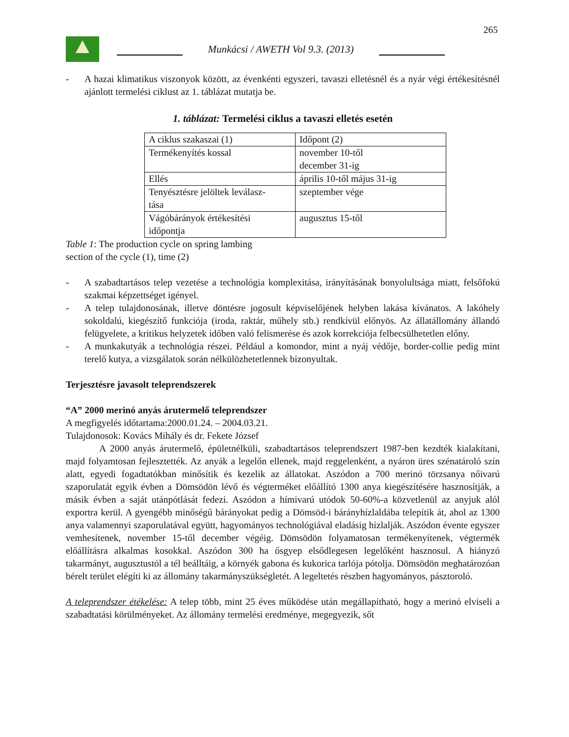265
Munkácsi / AWETH Vol 9.3. (2013)
- A hazai klimatikus viszonyok között, az évenkénti egyszeri, tavaszi elletésnél és a nyár végi értékesítésnél ajánlott termelési ciklust az 1. táblázat mutatja be.
1. táblázat: Termelési ciklus a tavaszi elletés esetén
| A ciklus szakaszai (1) | Időpont (2) |
| Termékenyítés kossal | november 10-től december 31-ig |
| Ellés | április 10-től május 31-ig |
| Tenyésztésre jelöltek leválasz- tása | szeptember vége |
| Vágóbárányok értékesítési időpontja | augusztus 15-től |
Table 1: The production cycle on spring lambing
section of the cycle (1), time (2)
- A szabadtartásos telep vezetése a technológia komplexitása, irányításának bonyolultsága miatt, felsőfokú szakmai képzettséget igényel.
- A telep tulajdonosának, illetve döntésre jogosult képviselőjének helyben lakása kívánatos. A lakóhely sokoldalú, kiegészítő funkciója (iroda, raktár, műhely stb.) rendkívül előnyös. Az állatállomány állandó felügyelete, a kritikus helyzetek időben való felismerése és azok korrekciója felbecsülhetetlen előny.
- A munkakutyák a technológia részei. Például a komondor, mint a nyáj védője, border-collie pedig mint terelő kutya, a vizsgálatok során nélkülözhetetlennek bizonyultak.
Terjesztésre javasolt teleprendszerek
“A” 2000 merinó anyás árutermelő teleprendszer
A megfigyelés időtartama:2000.01.24. – 2004.03.21.
Tulajdonosok: Kovács Mihály és dr. Fekete József
A 2000 anyás árutermelő, épületnélküli, szabadtartásos teleprendszert 1987-ben kezdték kialakítani, majd folyamtosan fejlesztették. Az anyák a legelőn ellenek, majd reggelenként, a nyáron üres szénatároló szín alatt, egyedi fogadtatókban minősítik és kezelik az állatokat. Aszódon a 700 merinó törzsanya nőivarú szaporulatát egyik évben a Dömsödön lévő és végterméket előállító 1300 anya kiegészítésére hasznosítják, a másik évben a saját utánpótlását fedezi. Aszódon a hímivarú utódok 50-60%-a közvetlenül az anyjuk alól exportra kerül. A gyengébb minőségű bárányokat pedig a Dömsöd-i bárányhízlaldába telepítik át, ahol az 1300 anya valamennyi szaporulatával együtt, hagyományos technológiával eladásig hízlalják. Aszódon évente egyszer vemhesítenek, november 15-től december végéig. Dömsödön folyamatosan termékenyítenek, végtermék előállításra alkalmas kosokkal. Aszódon 300 ha ősgyep elsődlegesen legelőként hasznosul. A hiányzó takarmányt, augusztustól a tél beálltáig, a környék gabona és kukorica tarlója pótolja. Dömsödön meghatározóan bérelt terület elégíti ki az állomány takarmányszükségletét. A legeltetés részben hagyományos, pásztoroló.
A teleprendszer étékelése: A telep több, mint 25 éves működése után megállapítható, hogy a merinó elviseli a szabadtatási körülményeket. Az állomány termelési eredménye, megegyezik, sőt